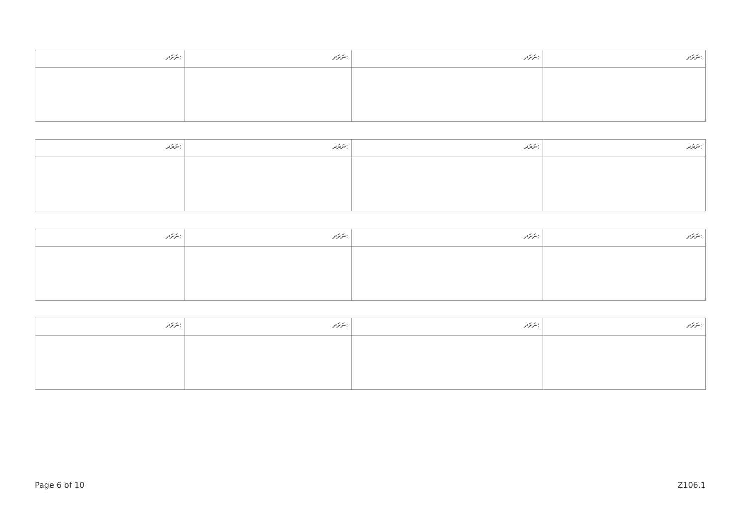| ނަރަދ: | ނަރަދ: | ނަރަދ: | ނަރަދ: |
| --- | --- | --- | --- |
| ނަރަދ: | ނަރަދ: | ނަރަދ: | ނަރަދ: |
| --- | --- | --- | --- |
| ނަރަދ: | ނަރަދ: | ނަރަދ: | ނަރަދ: |
| --- | --- | --- | --- |
| ނަރަދ: | ނަރަދ: | ނަރަދ: | ނަރަދ: |
| --- | --- | --- | --- |
Page 6 of 10 Z106.1